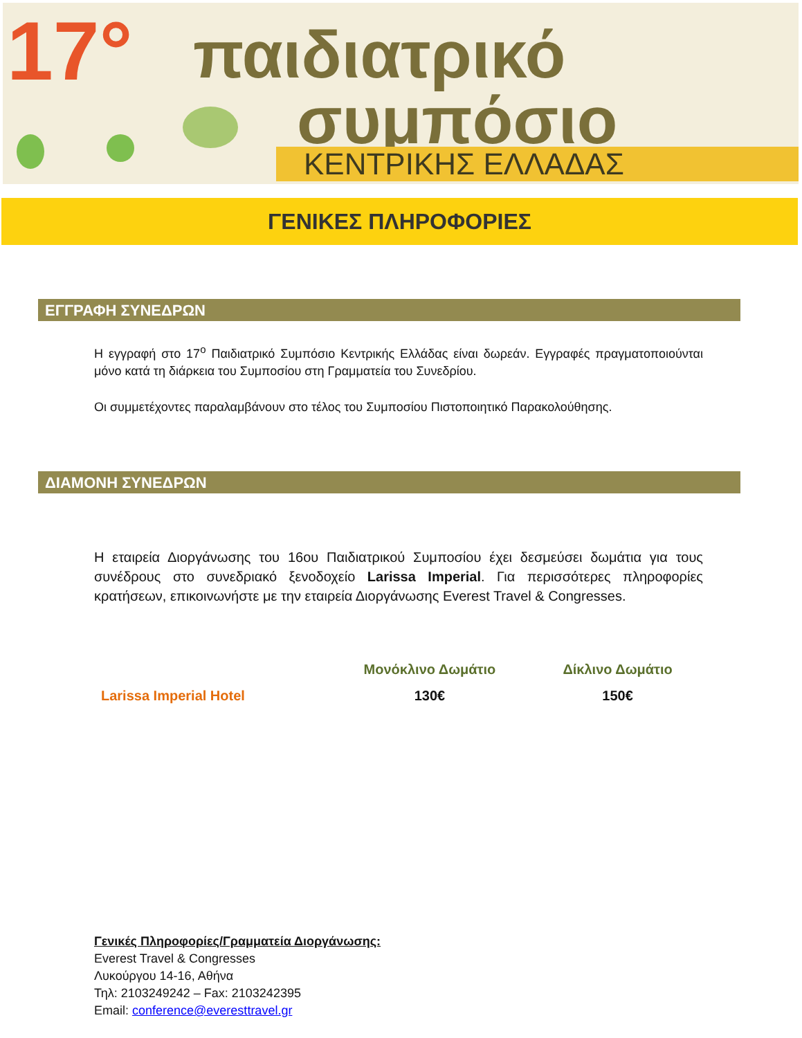17° παιδιατρικό
συμπόσιο
ΚΕΝΤΡΙΚΗΣ ΕΛΛΑΔΑΣ
ΓΕΝΙΚΕΣ ΠΛΗΡΟΦΟΡΙΕΣ
ΕΓΓΡΑΦΗ ΣΥΝΕΔΡΩΝ
Η εγγραφή στο 17<sup>ο</sup> Παιδιατρικό Συμπόσιο Κεντρικής Ελλάδας είναι δωρεάν. Εγγραφές πραγματοποιούνται μόνο κατά τη διάρκεια του Συμποσίου στη Γραμματεία του Συνεδρίου.
Οι συμμετέχοντες παραλαμβάνουν στο τέλος του Συμποσίου Πιστοποιητικό Παρακολούθησης.
ΔΙΑΜΟΝΗ ΣΥΝΕΔΡΩΝ
Η εταιρεία Διοργάνωσης του 16ου Παιδιατρικού Συμποσίου έχει δεσμεύσει δωμάτια για τους συνέδρους στο συνεδριακό ξενοδοχείο Larissa Imperial. Για περισσότερες πληροφορίες κρατήσεων, επικοινωνήστε με την εταιρεία Διοργάνωσης Everest Travel & Congresses.
| | Μονόκλινο Δωμάτιο | Δίκλινο Δωμάτιο |
| --- | --- | --- |
| Larissa Imperial Hotel | 130€ | 150€ |
Γενικές Πληροφορίες/Γραμματεία Διοργάνωσης:
Everest Travel & Congresses
Λυκούργου 14-16, Αθήνα
Τηλ: 2103249242 – Fax: 2103242395
Email: conference@everesttravel.gr